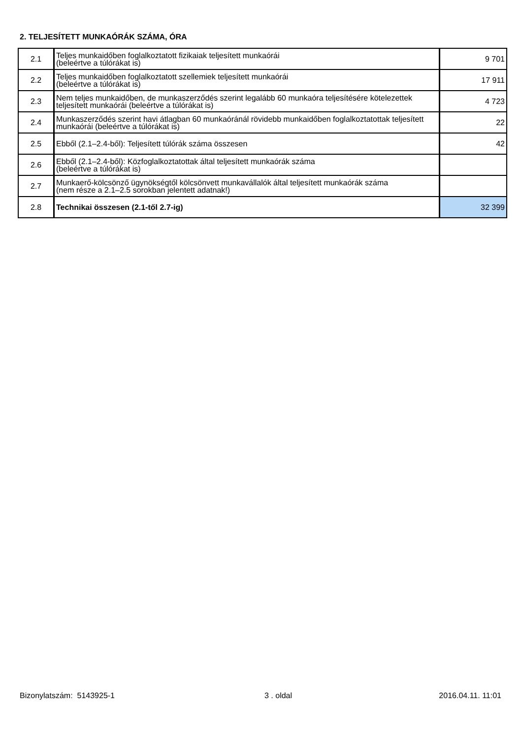2. TELJESÍTETT MUNKAÓRÁK SZÁMA, ÓRA
| 2.1 | Teljes munkaidőben foglalkoztatott fizikaiak teljesített munkaórái (beleértve a túlórákat is) | 9 701 |
| 2.2 | Teljes munkaidőben foglalkoztatott szellemiek teljesített munkaórái (beleértve a túlórákat is) | 17 911 |
| 2.3 | Nem teljes munkaidőben, de munkaszerződés szerint legalább 60 munkaóra teljesítésére kötelezettek teljesített munkaórái (beleértve a túlórákat is) | 4 723 |
| 2.4 | Munkaszerződés szerint havi átlagban 60 munkaóránál rövidebb munkaidőben foglalkoztatottak teljesített munkaórái (beleértve a túlórákat is) | 22 |
| 2.5 | Ebből (2.1–2.4-ből): Teljesített túlórák száma összesen | 42 |
| 2.6 | Ebből (2.1–2.4-ből): Közfoglalkoztatottak által teljesített munkaórák száma (beleértve a túlórákat is) | |
| 2.7 | Munkaerő-kölcsönző ügynökségtől kölcsönvett munkavállalók által teljesített munkaórák száma (nem része a 2.1–2.5 sorokban jelentett adatnak!) | |
| 2.8 | Technikai összesen (2.1-től 2.7-ig) | 32 399 |
Bizonylatszám: 5143925-1 3 . oldal 2016.04.11. 11:01